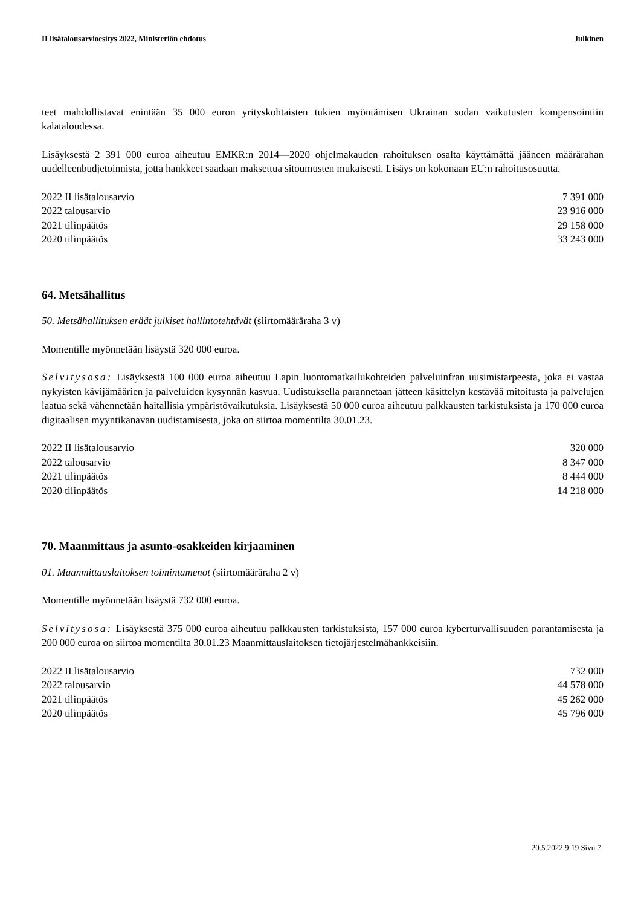II lisätalousarvioesitys 2022, Ministeriön ehdotus Julkinen
teet mahdollistavat enintään 35 000 euron yrityskohtaisten tukien myöntämisen Ukrainan sodan vaikutusten kompensointiin kalataloudessa.
Lisäyksestä 2 391 000 euroa aiheutuu EMKR:n 2014—2020 ohjelmakauden rahoituksen osalta käyttämättä jääneen määrärahan uudelleenbudjetoinnista, jotta hankkeet saadaan maksettua sitoumusten mukaisesti. Lisäys on kokonaan EU:n rahoitusosuutta.
| 2022 II lisätalousarvio | 7 391 000 |
| 2022 talousarvio | 23 916 000 |
| 2021 tilinpäätös | 29 158 000 |
| 2020 tilinpäätös | 33 243 000 |
64. Metsähallitus
50. Metsähallituksen eräät julkiset hallintotehtävät (siirtomääräraha 3 v)
Momentille myönnetään lisäystä 320 000 euroa.
Selvitysosa: Lisäyksestä 100 000 euroa aiheutuu Lapin luontomatkailukohteiden palveluinfran uusimistarpeesta, joka ei vastaa nykyisten kävijämäärien ja palveluiden kysynnän kasvua. Uudistuksella parannetaan jätteen käsittelyn kestävää mitoitusta ja palvelujen laatua sekä vähennetään haitallisia ympäristövaikutuksia. Lisäyksestä 50 000 euroa aiheutuu palkkausten tarkistuksista ja 170 000 euroa digitaalisen myyntikanavan uudistamisesta, joka on siirtoa momentilta 30.01.23.
| 2022 II lisätalousarvio | 320 000 |
| 2022 talousarvio | 8 347 000 |
| 2021 tilinpäätös | 8 444 000 |
| 2020 tilinpäätös | 14 218 000 |
70. Maanmittaus ja asunto-osakkeiden kirjaaminen
01. Maanmittauslaitoksen toimintamenot (siirtomääräraha 2 v)
Momentille myönnetään lisäystä 732 000 euroa.
Selvitysosa: Lisäyksestä 375 000 euroa aiheutuu palkkausten tarkistuksista, 157 000 euroa kyberturvallisuuden parantamisesta ja 200 000 euroa on siirtoa momentilta 30.01.23 Maanmittauslaitoksen tietojärjestelmähankkeisiin.
| 2022 II lisätalousarvio | 732 000 |
| 2022 talousarvio | 44 578 000 |
| 2021 tilinpäätös | 45 262 000 |
| 2020 tilinpäätös | 45 796 000 |
20.5.2022 9:19 Sivu 7